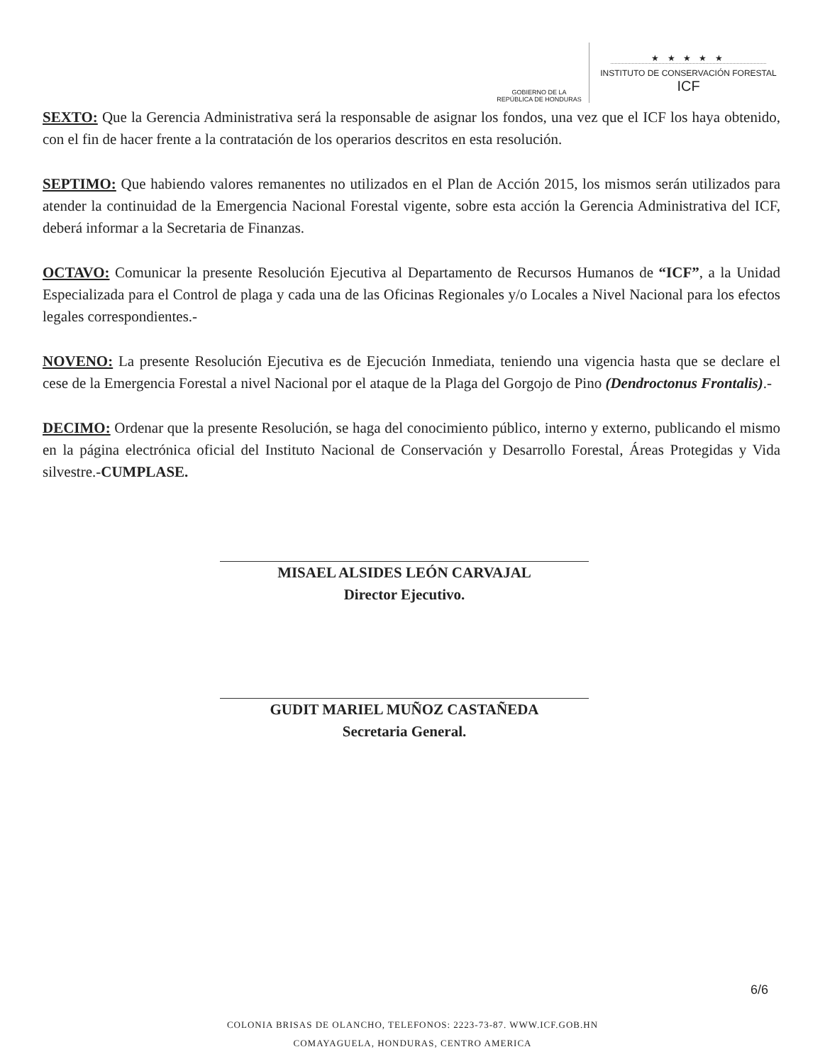GOBIERNO DE LA
REPÚBLICA DE HONDURAS
★ ★ ★ ★ ★
INSTITUTO DE CONSERVACIÓN FORESTAL
ICF
SEXTO: Que la Gerencia Administrativa será la responsable de asignar los fondos, una vez que el ICF los haya obtenido, con el fin de hacer frente a la contratación de los operarios descritos en esta resolución.
SEPTIMO: Que habiendo valores remanentes no utilizados en el Plan de Acción 2015, los mismos serán utilizados para atender la continuidad de la Emergencia Nacional Forestal vigente, sobre esta acción la Gerencia Administrativa del ICF, deberá informar a la Secretaria de Finanzas.
OCTAVO: Comunicar la presente Resolución Ejecutiva al Departamento de Recursos Humanos de “ICF”, a la Unidad Especializada para el Control de plaga y cada una de las Oficinas Regionales y/o Locales a Nivel Nacional para los efectos legales correspondientes.-
NOVENO: La presente Resolución Ejecutiva es de Ejecución Inmediata, teniendo una vigencia hasta que se declare el cese de la Emergencia Forestal a nivel Nacional por el ataque de la Plaga del Gorgojo de Pino (Dendroctonus Frontalis).-
DECIMO: Ordenar que la presente Resolución, se haga del conocimiento público, interno y externo, publicando el mismo en la página electrónica oficial del Instituto Nacional de Conservación y Desarrollo Forestal, Áreas Protegidas y Vida silvestre.-CUMPLASE.
MISAEL ALSIDES LEÓN CARVAJAL
Director Ejecutivo.
GUDIT MARIEL MUÑOZ CASTAÑEDA
Secretaria General.
6/6
COLONIA BRISAS DE OLANCHO, TELEFONOS: 2223-73-87. WWW.ICF.GOB.HN
COMAYAGUELA, HONDURAS, CENTRO AMERICA